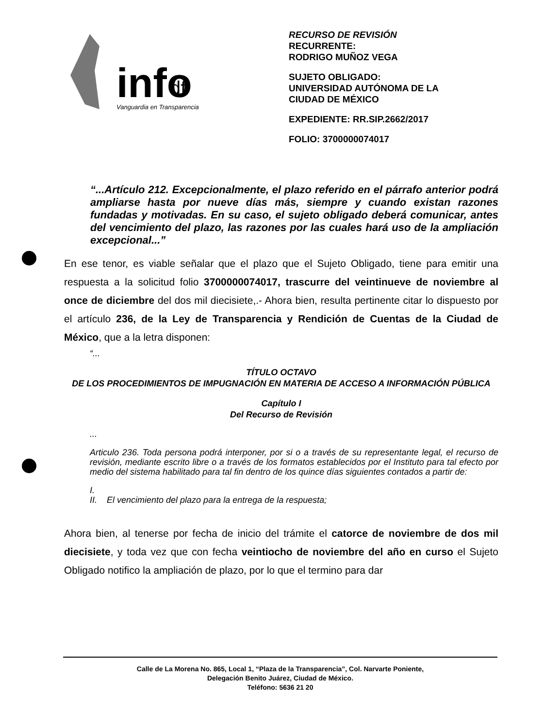info
df
Vanguardia en Transparencia
RECURSO DE REVISIÓN
RECURRENTE:
RODRIGO MUÑOZ VEGA
SUJETO OBLIGADO:
UNIVERSIDAD AUTÓNOMA DE LA
CIUDAD DE MÉXICO
EXPEDIENTE: RR.SIP.2662/2017
FOLIO: 3700000074017
“...Artículo 212. Excepcionalmente, el plazo referido en el párrafo anterior podrá ampliarse hasta por nueve días más, siempre y cuando existan razones fundadas y motivadas. En su caso, el sujeto obligado deberá comunicar, antes del vencimiento del plazo, las razones por las cuales hará uso de la ampliación excepcional...”
En ese tenor, es viable señalar que el plazo que el Sujeto Obligado, tiene para emitir una respuesta a la solicitud folio 3700000074017, trascurre del veintinueve de noviembre al once de diciembre del dos mil diecisiete,.- Ahora bien, resulta pertinente citar lo dispuesto por el artículo 236, de la Ley de Transparencia y Rendición de Cuentas de la Ciudad de México, que a la letra disponen:
“...
TÍTULO OCTAVO
DE LOS PROCEDIMIENTOS DE IMPUGNACIÓN EN MATERIA DE ACCESO A INFORMACIÓN PÚBLICA
Capítulo I
Del Recurso de Revisión
...
Articulo 236. Toda persona podrá interponer, por si o a través de su representante legal, el recurso de revisión, mediante escrito libre o a través de los formatos establecidos por el Instituto para tal efecto por medio del sistema habilitado para tal fin dentro de los quince días siguientes contados a partir de:
I.
II. El vencimiento del plazo para la entrega de la respuesta;
Ahora bien, al tenerse por fecha de inicio del trámite el catorce de noviembre de dos mil diecisiete, y toda vez que con fecha veintiocho de noviembre del año en curso el Sujeto Obligado notifico la ampliación de plazo, por lo que el termino para dar
Calle de La Morena No. 865, Local 1, “Plaza de la Transparencia”, Col. Narvarte Poniente,
Delegación Benito Juárez, Ciudad de México.
Teléfono: 5636 21 20